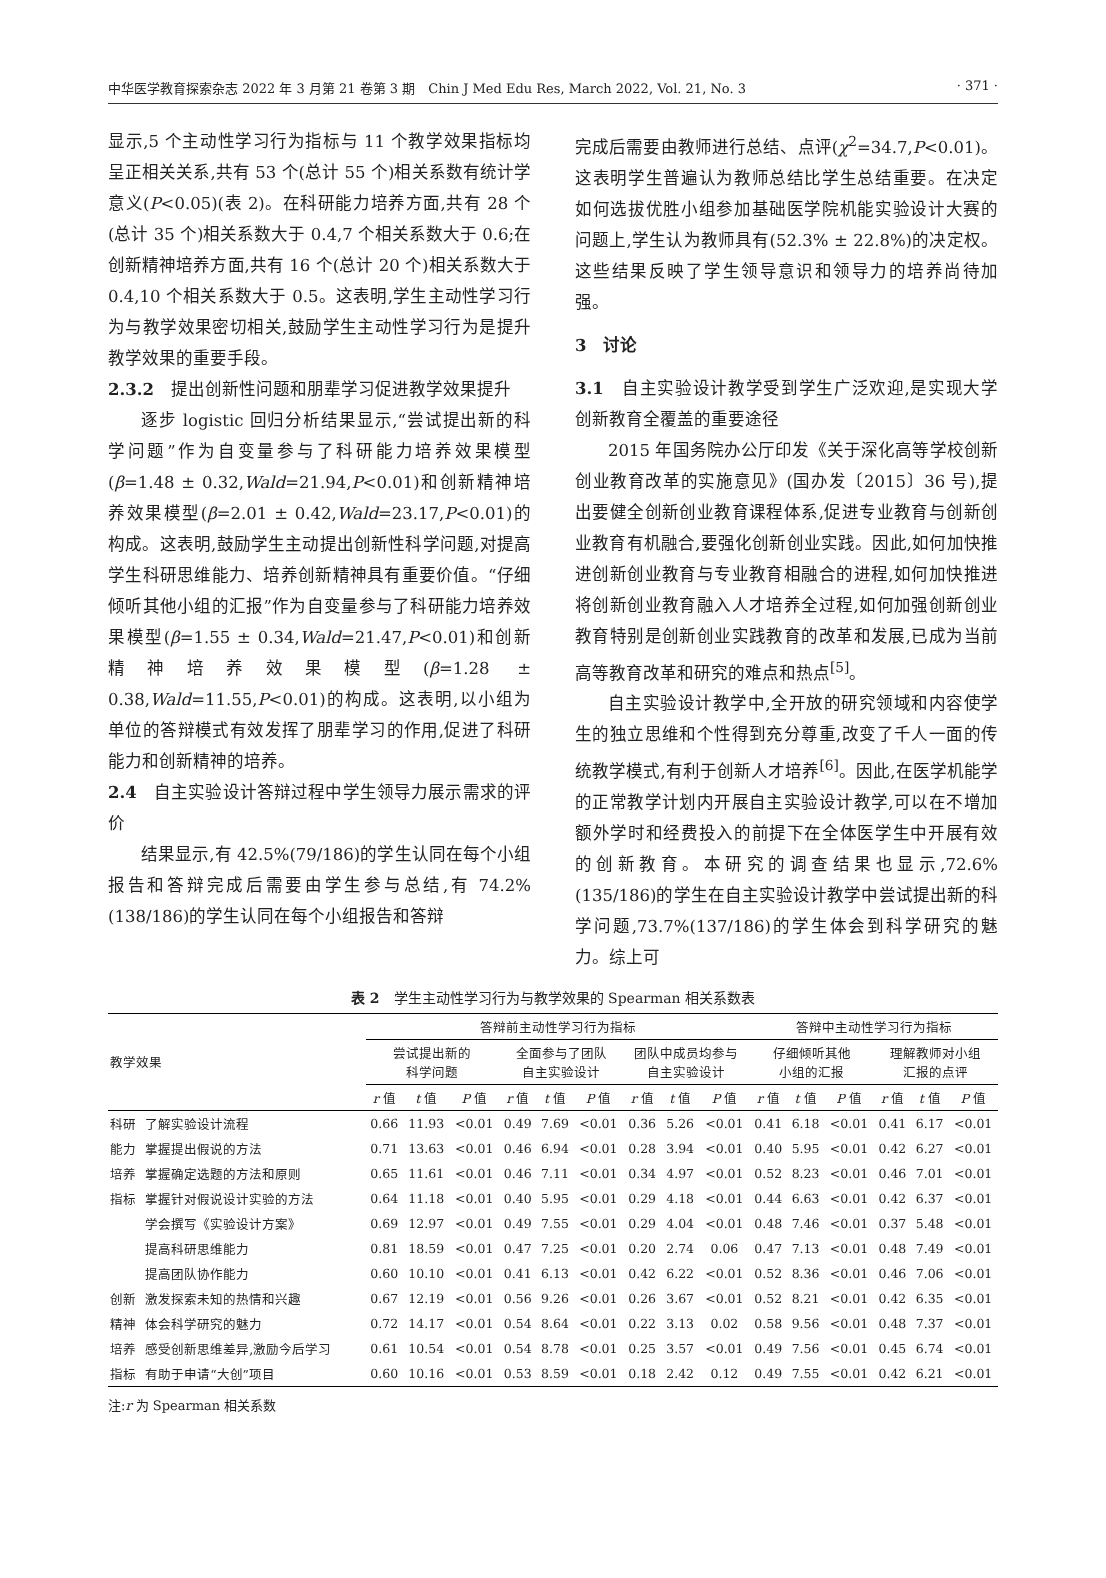中华医学教育探索杂志 2022 年 3 月第 21 卷第 3 期　Chin J Med Edu Res, March 2022, Vol. 21, No. 3 · 371 ·
显示,5 个主动性学习行为指标与 11 个教学效果指标均呈正相关关系,共有 53 个(总计 55 个)相关系数有统计学意义(P<0.05)(表 2)。在科研能力培养方面,共有 28 个(总计 35 个)相关系数大于 0.4,7 个相关系数大于 0.6;在创新精神培养方面,共有 16 个(总计 20 个)相关系数大于 0.4,10 个相关系数大于 0.5。这表明,学生主动性学习行为与教学效果密切相关,鼓励学生主动性学习行为是提升教学效果的重要手段。
2.3.2　提出创新性问题和朋辈学习促进教学效果提升
逐步 logistic 回归分析结果显示,“尝试提出新的科学问题”作为自变量参与了科研能力培养效果模型(β=1.48 ± 0.32,Wald=21.94,P<0.01)和创新精神培养效果模型(β=2.01 ± 0.42,Wald=23.17,P<0.01)的构成。这表明,鼓励学生主动提出创新性科学问题,对提高学生科研思维能力、培养创新精神具有重要价值。“仔细倾听其他小组的汇报”作为自变量参与了科研能力培养效果模型(β=1.55 ± 0.34,Wald=21.47,P<0.01)和创新精神培养效果模型(β=1.28 ± 0.38,Wald=11.55,P<0.01)的构成。这表明,以小组为单位的答辩模式有效发挥了朋辈学习的作用,促进了科研能力和创新精神的培养。
2.4　自主实验设计答辩过程中学生领导力展示需求的评价
结果显示,有 42.5%(79/186)的学生认同在每个小组报告和答辩完成后需要由学生参与总结,有 74.2%(138/186)的学生认同在每个小组报告和答辩
完成后需要由教师进行总结、点评(χ<sup>2</sup>=34.7,P<0.01)。这表明学生普遍认为教师总结比学生总结重要。在决定如何选拔优胜小组参加基础医学院机能实验设计大赛的问题上,学生认为教师具有(52.3% ± 22.8%)的决定权。这些结果反映了学生领导意识和领导力的培养尚待加强。
3　讨论
3.1　自主实验设计教学受到学生广泛欢迎,是实现大学创新教育全覆盖的重要途径
2015 年国务院办公厅印发《关于深化高等学校创新创业教育改革的实施意见》(国办发〔2015〕36 号),提出要健全创新创业教育课程体系,促进专业教育与创新创业教育有机融合,要强化创新创业实践。因此,如何加快推进创新创业教育与专业教育相融合的进程,如何加快推进将创新创业教育融入人才培养全过程,如何加强创新创业教育特别是创新创业实践教育的改革和发展,已成为当前高等教育改革和研究的难点和热点<sup>[5]</sup>。
自主实验设计教学中,全开放的研究领域和内容使学生的独立思维和个性得到充分尊重,改变了千人一面的传统教学模式,有利于创新人才培养<sup>[6]</sup>。因此,在医学机能学的正常教学计划内开展自主实验设计教学,可以在不增加额外学时和经费投入的前提下在全体医学生中开展有效的创新教育。本研究的调查结果也显示,72.6%(135/186)的学生在自主实验设计教学中尝试提出新的科学问题,73.7%(137/186)的学生体会到科学研究的魅力。综上可
表 2　学生主动性学习行为与教学效果的 Spearman 相关系数表
| 教学效果 | | 答辩前主动性学习行为指标 | | | | | | | | | 答辩中主动性学习行为指标 | | | | | |
| --- | --- | --- | --- | --- | --- | --- | --- | --- | --- | --- | --- | --- | --- | --- | --- | --- |
| | | 尝试提出新的 科学问题 | | | 全面参与了团队 自主实验设计 | | | 团队中成员均参与 自主实验设计 | | | 仔细倾听其他 小组的汇报 | | | 理解教师对小组 汇报的点评 | | |
| | | r 值 | t 值 | P 值 | r 值 | t 值 | P 值 | r 值 | t 值 | P 值 | r 值 | t 值 | P 值 | r 值 | t 值 | P 值 |
| 科研 | 了解实验设计流程 | 0.66 | 11.93 | <0.01 | 0.49 | 7.69 | <0.01 | 0.36 | 5.26 | <0.01 | 0.41 | 6.18 | <0.01 | 0.41 | 6.17 | <0.01 |
| 能力 | 掌握提出假说的方法 | 0.71 | 13.63 | <0.01 | 0.46 | 6.94 | <0.01 | 0.28 | 3.94 | <0.01 | 0.40 | 5.95 | <0.01 | 0.42 | 6.27 | <0.01 |
| 培养 | 掌握确定选题的方法和原则 | 0.65 | 11.61 | <0.01 | 0.46 | 7.11 | <0.01 | 0.34 | 4.97 | <0.01 | 0.52 | 8.23 | <0.01 | 0.46 | 7.01 | <0.01 |
| 指标 | 掌握针对假说设计实验的方法 | 0.64 | 11.18 | <0.01 | 0.40 | 5.95 | <0.01 | 0.29 | 4.18 | <0.01 | 0.44 | 6.63 | <0.01 | 0.42 | 6.37 | <0.01 |
| | 学会撰写《实验设计方案》 | 0.69 | 12.97 | <0.01 | 0.49 | 7.55 | <0.01 | 0.29 | 4.04 | <0.01 | 0.48 | 7.46 | <0.01 | 0.37 | 5.48 | <0.01 |
| | 提高科研思维能力 | 0.81 | 18.59 | <0.01 | 0.47 | 7.25 | <0.01 | 0.20 | 2.74 | 0.06 | 0.47 | 7.13 | <0.01 | 0.48 | 7.49 | <0.01 |
| | 提高团队协作能力 | 0.60 | 10.10 | <0.01 | 0.41 | 6.13 | <0.01 | 0.42 | 6.22 | <0.01 | 0.52 | 8.36 | <0.01 | 0.46 | 7.06 | <0.01 |
| 创新 | 激发探索未知的热情和兴趣 | 0.67 | 12.19 | <0.01 | 0.56 | 9.26 | <0.01 | 0.26 | 3.67 | <0.01 | 0.52 | 8.21 | <0.01 | 0.42 | 6.35 | <0.01 |
| 精神 | 体会科学研究的魅力 | 0.72 | 14.17 | <0.01 | 0.54 | 8.64 | <0.01 | 0.22 | 3.13 | 0.02 | 0.58 | 9.56 | <0.01 | 0.48 | 7.37 | <0.01 |
| 培养 | 感受创新思维差异,激励今后学习 | 0.61 | 10.54 | <0.01 | 0.54 | 8.78 | <0.01 | 0.25 | 3.57 | <0.01 | 0.49 | 7.56 | <0.01 | 0.45 | 6.74 | <0.01 |
| 指标 | 有助于申请“大创”项目 | 0.60 | 10.16 | <0.01 | 0.53 | 8.59 | <0.01 | 0.18 | 2.42 | 0.12 | 0.49 | 7.55 | <0.01 | 0.42 | 6.21 | <0.01 |
注:r 为 Spearman 相关系数